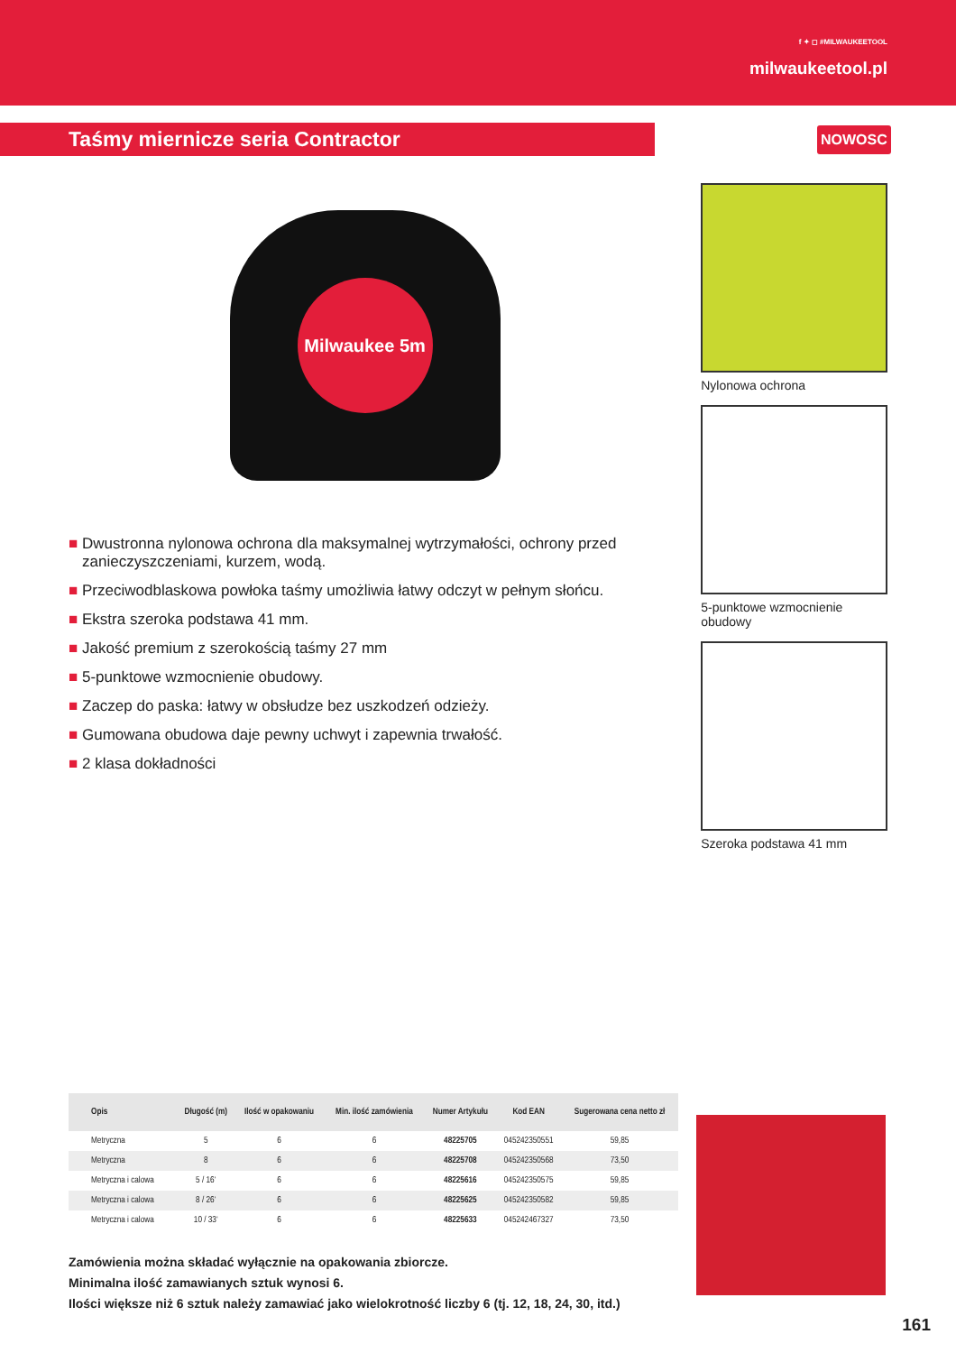f ✦ ◻ #MILWAUKEETOOL
milwaukeetool.pl
Taśmy miernicze seria Contractor
NOWOSC
Milwaukee 5m
■ Dwustronna nylonowa ochrona dla maksymalnej wytrzymałości, ochrony przed zanieczyszczeniami, kurzem, wodą.
■ Przeciwodblaskowa powłoka taśmy umożliwia łatwy odczyt w pełnym słońcu.
■ Ekstra szeroka podstawa 41 mm.
■ Jakość premium z szerokością taśmy 27 mm
■ 5-punktowe wzmocnienie obudowy.
■ Zaczep do paska: łatwy w obsłudze bez uszkodzeń odzieży.
■ Gumowana obudowa daje pewny uchwyt i zapewnia trwałość.
■ 2 klasa dokładności
Nylonowa ochrona
5-punktowe wzmocnienie obudowy
Szeroka podstawa 41 mm
| Opis | Długość (m) | Ilość w opakowaniu | Min. ilość zamówienia | Numer Artykułu | Kod EAN | Sugerowana cena netto zł |
| --- | --- | --- | --- | --- | --- | --- |
| Metryczna | 5 | 6 | 6 | 48225705 | 045242350551 | 59,85 |
| Metryczna | 8 | 6 | 6 | 48225708 | 045242350568 | 73,50 |
| Metryczna i calowa | 5 / 16‘ | 6 | 6 | 48225616 | 045242350575 | 59,85 |
| Metryczna i calowa | 8 / 26‘ | 6 | 6 | 48225625 | 045242350582 | 59,85 |
| Metryczna i calowa | 10 / 33‘ | 6 | 6 | 48225633 | 045242467327 | 73,50 |
Zamówienia można składać wyłącznie na opakowania zbiorcze.
Minimalna ilość zamawianych sztuk wynosi 6.
Ilości większe niż 6 sztuk należy zamawiać jako wielokrotność liczby 6 (tj. 12, 18, 24, 30, itd.)
161